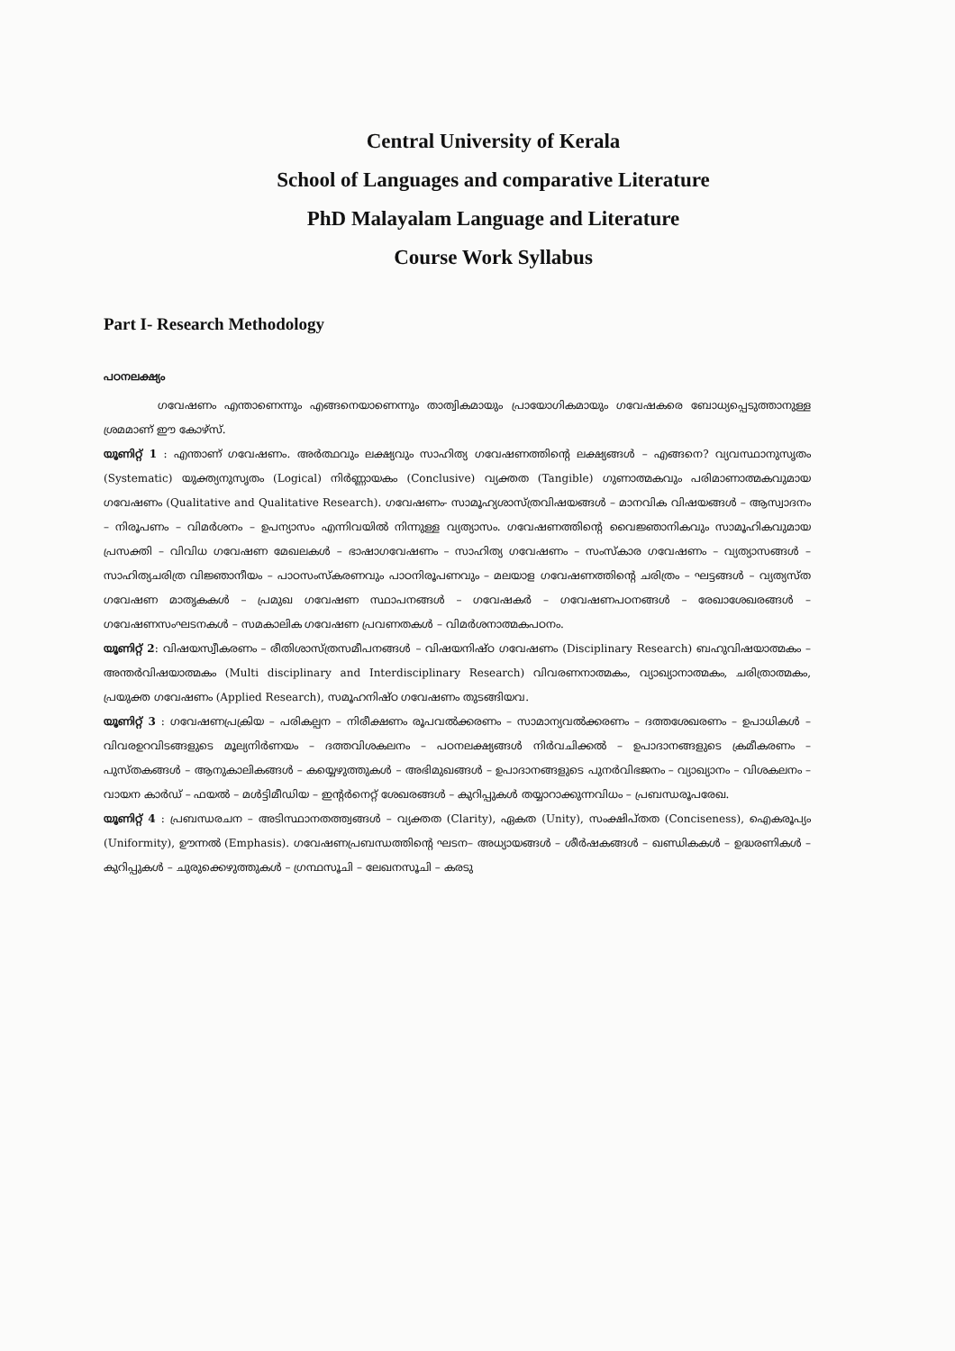Central University of Kerala
School of Languages and comparative Literature
PhD Malayalam Language and Literature
Course Work Syllabus
Part I- Research Methodology
പഠനലക്ഷ്യം
ഗവേഷണം എന്താണെന്നും എങ്ങനെയാണെന്നും താത്വികമായും പ്രായോഗികമായും ഗവേഷകരെ ബോധ്യപ്പെടുത്താനുള്ള ശ്രമമാണ് ഈ കോഴ്സ്.
യൂണിറ്റ് 1 : എന്താണ് ഗവേഷണം. അർത്ഥവും ലക്ഷ്യവും സാഹിത്യ ഗവേഷണത്തിന്റെ ലക്ഷ്യങ്ങൾ – എങ്ങനെ? വ്യവസ്ഥാനുസൃതം (Systematic) യുക്ത്യനുസൃതം (Logical) നിർണ്ണായകം (Conclusive) വ്യക്തത (Tangible) ഗുണാത്മകവും പരിമാണാത്മകവുമായ ഗവേഷണം (Qualitative and Qualitative Research). ഗവേഷണം- സാമൂഹ്യശാസ്ത്രവിഷയങ്ങൾ – മാനവിക വിഷയങ്ങൾ – ആസ്വാദനം – നിരൂപണം – വിമർശനം – ഉപന്യാസം എന്നിവയിൽ നിന്നുള്ള വ്യത്യാസം. ഗവേഷണത്തിന്റെ വൈജ്ഞാനികവും സാമൂഹികവുമായ പ്രസക്തി – വിവിധ ഗവേഷണ മേഖലകൾ – ഭാഷാഗവേഷണം – സാഹിത്യ ഗവേഷണം – സംസ്കാര ഗവേഷണം – വ്യത്യാസങ്ങൾ – സാഹിത്യചരിത്ര വിജ്ഞാനീയം – പാഠസംസ്കരണവും പാഠനിരൂപണവും – മലയാള ഗവേഷണത്തിന്റെ ചരിത്രം – ഘട്ടങ്ങൾ – വ്യത്യസ്ത ഗവേഷണ മാതൃകകൾ – പ്രമുഖ ഗവേഷണ സ്ഥാപനങ്ങൾ – ഗവേഷകർ – ഗവേഷണപഠനങ്ങൾ – രേഖാശേഖരങ്ങൾ – ഗവേഷണസംഘടനകൾ – സമകാലിക ഗവേഷണ പ്രവണതകൾ – വിമർശനാത്മകപഠനം.
യൂണിറ്റ് 2: വിഷയസ്വീകരണം – രീതിശാസ്ത്രസമീപനങ്ങൾ – വിഷയനിഷ്ഠ ഗവേഷണം (Disciplinary Research) ബഹുവിഷയാത്മകം – അന്തർവിഷയാത്മകം (Multi disciplinary and Interdisciplinary Research) വിവരണനാത്മകം, വ്യാഖ്യാനാത്മകം, ചരിത്രാത്മകം, പ്രയുക്ത ഗവേഷണം (Applied Research), സമൂഹനിഷ്ഠ ഗവേഷണം തുടങ്ങിയവ.
യൂണിറ്റ് 3 : ഗവേഷണപ്രക്രിയ – പരികല്പന – നിരീക്ഷണം രൂപവൽക്കരണം – സാമാന്യവൽക്കരണം – ദത്തശേഖരണം – ഉപാധികൾ – വിവരഉറവിടങ്ങളുടെ മൂല്യനിർണയം – ദത്തവിശകലനം – പഠനലക്ഷ്യങ്ങൾ നിർവചിക്കൽ – ഉപാദാനങ്ങളുടെ ക്രമീകരണം – പുസ്തകങ്ങൾ – ആനുകാലികങ്ങൾ – കയ്യെഴുത്തുകൾ – അഭിമുഖങ്ങൾ – ഉപാദാനങ്ങളുടെ പുനർവിഭജനം – വ്യാഖ്യാനം – വിശകലനം – വായന കാർഡ് – ഫയൽ – മൾട്ടിമീഡിയ – ഇന്റർനെറ്റ് ശേഖരങ്ങൾ – കുറിപ്പുകൾ തയ്യാറാക്കുന്നവിധം – പ്രബന്ധരൂപരേഖ.
യൂണിറ്റ് 4 : പ്രബന്ധരചന – അടിസ്ഥാനതത്ത്വങ്ങൾ – വ്യക്തത (Clarity), ഏകത (Unity), സംക്ഷിപ്തത (Conciseness), ഐകരൂപ്യം (Uniformity), ഊന്നൽ (Emphasis). ഗവേഷണപ്രബന്ധത്തിന്റെ ഘടന– അധ്യായങ്ങൾ – ശീർഷകങ്ങൾ – ഖണ്ഡികകൾ – ഉദ്ധരണികൾ – കുറിപ്പുകൾ – ചുരുക്കെഴുത്തുകൾ – ഗ്രന്ഥസൂചി – ലേഖനസൂചി – കരടു